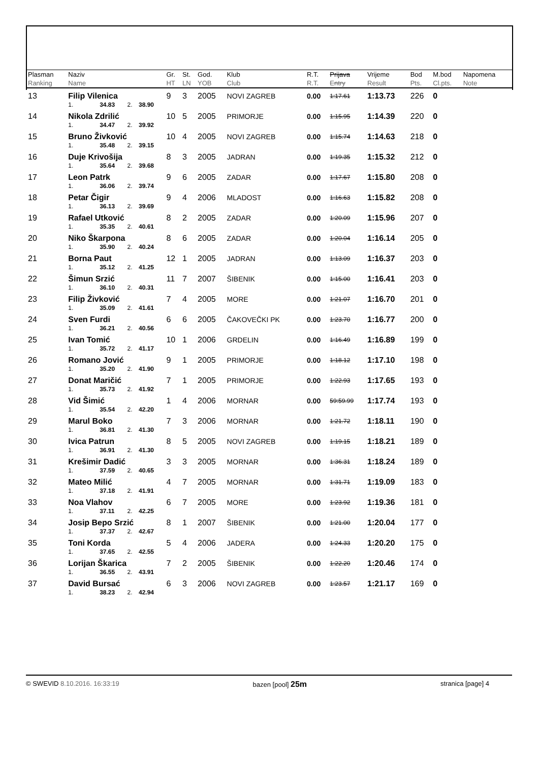| Plasman Ranking | Naziv Name | | | | Gr. HT | St. LN | God. YOB | Klub Club | R.T. R.T. | Prijava Entry | Vrijeme Result | Bod Pts. | M.bod Cl.pts. | Napomena Note |
| --- | --- | --- | --- | --- | --- | --- | --- | --- | --- | --- | --- | --- | --- | --- |
| 13 | Filip Vilenica | | | | 9 | 3 | 2005 | NOVI ZAGREB | 0.00 | 1:17.61 | 1:13.73 | 226 | 0 | |
| | 1. | 34.83 | 2. | 38.90 | | | | | | | | | | |
| 14 | Nikola Zdrilić | | | | 10 | 5 | 2005 | PRIMORJE | 0.00 | 1:15.95 | 1:14.39 | 220 | 0 | |
| | 1. | 34.47 | 2. | 39.92 | | | | | | | | | | |
| 15 | Bruno Živković | | | | 10 | 4 | 2005 | NOVI ZAGREB | 0.00 | 1:15.74 | 1:14.63 | 218 | 0 | |
| | 1. | 35.48 | 2. | 39.15 | | | | | | | | | | |
| 16 | Duje Krivošija | | | | 8 | 3 | 2005 | JADRAN | 0.00 | 1:19.35 | 1:15.32 | 212 | 0 | |
| | 1. | 35.64 | 2. | 39.68 | | | | | | | | | | |
| 17 | Leon Patrk | | | | 9 | 6 | 2005 | ZADAR | 0.00 | 1:17.67 | 1:15.80 | 208 | 0 | |
| | 1. | 36.06 | 2. | 39.74 | | | | | | | | | | |
| 18 | Petar Čigir | | | | 9 | 4 | 2006 | MLADOST | 0.00 | 1:16.63 | 1:15.82 | 208 | 0 | |
| | 1. | 36.13 | 2. | 39.69 | | | | | | | | | | |
| 19 | Rafael Utković | | | | 8 | 2 | 2005 | ZADAR | 0.00 | 1:20.09 | 1:15.96 | 207 | 0 | |
| | 1. | 35.35 | 2. | 40.61 | | | | | | | | | | |
| 20 | Niko Škarpona | | | | 8 | 6 | 2005 | ZADAR | 0.00 | 1:20.04 | 1:16.14 | 205 | 0 | |
| | 1. | 35.90 | 2. | 40.24 | | | | | | | | | | |
| 21 | Borna Paut | | | | 12 | 1 | 2005 | JADRAN | 0.00 | 1:13.09 | 1:16.37 | 203 | 0 | |
| | 1. | 35.12 | 2. | 41.25 | | | | | | | | | | |
| 22 | Šimun Srzić | | | | 11 | 7 | 2007 | ŠIBENIK | 0.00 | 1:15.00 | 1:16.41 | 203 | 0 | |
| | 1. | 36.10 | 2. | 40.31 | | | | | | | | | | |
| 23 | Filip Živković | | | | 7 | 4 | 2005 | MORE | 0.00 | 1:21.07 | 1:16.70 | 201 | 0 | |
| | 1. | 35.09 | 2. | 41.61 | | | | | | | | | | |
| 24 | Sven Furdi | | | | 6 | 6 | 2005 | ČAKOVEČKI PK | 0.00 | 1:23.70 | 1:16.77 | 200 | 0 | |
| | 1. | 36.21 | 2. | 40.56 | | | | | | | | | | |
| 25 | Ivan Tomić | | | | 10 | 1 | 2006 | GRDELIN | 0.00 | 1:16.49 | 1:16.89 | 199 | 0 | |
| | 1. | 35.72 | 2. | 41.17 | | | | | | | | | | |
| 26 | Romano Jović | | | | 9 | 1 | 2005 | PRIMORJE | 0.00 | 1:18.12 | 1:17.10 | 198 | 0 | |
| | 1. | 35.20 | 2. | 41.90 | | | | | | | | | | |
| 27 | Donat Maričić | | | | 7 | 1 | 2005 | PRIMORJE | 0.00 | 1:22.93 | 1:17.65 | 193 | 0 | |
| | 1. | 35.73 | 2. | 41.92 | | | | | | | | | | |
| 28 | Vid Šimić | | | | 1 | 4 | 2006 | MORNAR | 0.00 | 59:59.99 | 1:17.74 | 193 | 0 | |
| | 1. | 35.54 | 2. | 42.20 | | | | | | | | | | |
| 29 | Marul Boko | | | | 7 | 3 | 2006 | MORNAR | 0.00 | 1:21.72 | 1:18.11 | 190 | 0 | |
| | 1. | 36.81 | 2. | 41.30 | | | | | | | | | | |
| 30 | Ivica Patrun | | | | 8 | 5 | 2005 | NOVI ZAGREB | 0.00 | 1:19.15 | 1:18.21 | 189 | 0 | |
| | 1. | 36.91 | 2. | 41.30 | | | | | | | | | | |
| 31 | Krešimir Dadić | | | | 3 | 3 | 2005 | MORNAR | 0.00 | 1:36.31 | 1:18.24 | 189 | 0 | |
| | 1. | 37.59 | 2. | 40.65 | | | | | | | | | | |
| 32 | Mateo Milić | | | | 4 | 7 | 2005 | MORNAR | 0.00 | 1:31.71 | 1:19.09 | 183 | 0 | |
| | 1. | 37.18 | 2. | 41.91 | | | | | | | | | | |
| 33 | Noa Vlahov | | | | 6 | 7 | 2005 | MORE | 0.00 | 1:23.92 | 1:19.36 | 181 | 0 | |
| | 1. | 37.11 | 2. | 42.25 | | | | | | | | | | |
| 34 | Josip Bepo Srzić | | | | 8 | 1 | 2007 | ŠIBENIK | 0.00 | 1:21.00 | 1:20.04 | 177 | 0 | |
| | 1. | 37.37 | 2. | 42.67 | | | | | | | | | | |
| 35 | Toni Korda | | | | 5 | 4 | 2006 | JADERA | 0.00 | 1:24.33 | 1:20.20 | 175 | 0 | |
| | 1. | 37.65 | 2. | 42.55 | | | | | | | | | | |
| 36 | Lorijan Škarica | | | | 7 | 2 | 2005 | ŠIBENIK | 0.00 | 1:22.20 | 1:20.46 | 174 | 0 | |
| | 1. | 36.55 | 2. | 43.91 | | | | | | | | | | |
| 37 | David Bursać | | | | 6 | 3 | 2006 | NOVI ZAGREB | 0.00 | 1:23.57 | 1:21.17 | 169 | 0 | |
| | 1. | 38.23 | 2. | 42.94 | | | | | | | | | | |
© SWEVID 8.10.2016. 16:33:19 bazen [pool] 25m
stranica [page] 4